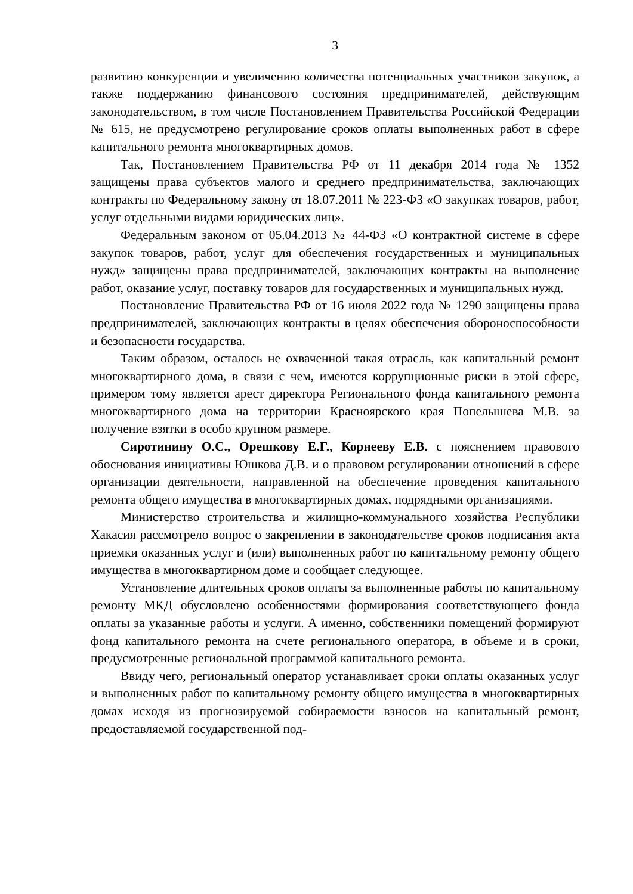3
развитию конкуренции и увеличению количества потенциальных участников закупок, а также поддержанию финансового состояния предпринимателей, действующим законодательством, в том числе Постановлением Правительства Российской Федерации № 615, не предусмотрено регулирование сроков оплаты выполненных работ в сфере капитального ремонта многоквартирных домов.
Так, Постановлением Правительства РФ от 11 декабря 2014 года № 1352 защищены права субъектов малого и среднего предпринимательства, заключающих контракты по Федеральному закону от 18.07.2011 № 223-ФЗ «О закупках товаров, работ, услуг отдельными видами юридических лиц».
Федеральным законом от 05.04.2013 № 44-ФЗ «О контрактной системе в сфере закупок товаров, работ, услуг для обеспечения государственных и муниципальных нужд» защищены права предпринимателей, заключающих контракты на выполнение работ, оказание услуг, поставку товаров для государственных и муниципальных нужд.
Постановление Правительства РФ от 16 июля 2022 года № 1290 защищены права предпринимателей, заключающих контракты в целях обеспечения обороноспособности и безопасности государства.
Таким образом, осталось не охваченной такая отрасль, как капитальный ремонт многоквартирного дома, в связи с чем, имеются коррупционные риски в этой сфере, примером тому является арест директора Регионального фонда капитального ремонта многоквартирного дома на территории Красноярского края Попелышева М.В. за получение взятки в особо крупном размере.
Сиротинину О.С., Орешкову Е.Г., Корнееву Е.В. с пояснением правового обоснования инициативы Юшкова Д.В. и о правовом регулировании отношений в сфере организации деятельности, направленной на обеспечение проведения капитального ремонта общего имущества в многоквартирных домах, подрядными организациями.
Министерство строительства и жилищно-коммунального хозяйства Республики Хакасия рассмотрело вопрос о закреплении в законодательстве сроков подписания акта приемки оказанных услуг и (или) выполненных работ по капитальному ремонту общего имущества в многоквартирном доме и сообщает следующее.
Установление длительных сроков оплаты за выполненные работы по капитальному ремонту МКД обусловлено особенностями формирования соответствующего фонда оплаты за указанные работы и услуги. А именно, собственники помещений формируют фонд капитального ремонта на счете регионального оператора, в объеме и в сроки, предусмотренные региональной программой капитального ремонта.
Ввиду чего, региональный оператор устанавливает сроки оплаты оказанных услуг и выполненных работ по капитальному ремонту общего имущества в многоквартирных домах исходя из прогнозируемой собираемости взносов на капитальный ремонт, предоставляемой государственной под-